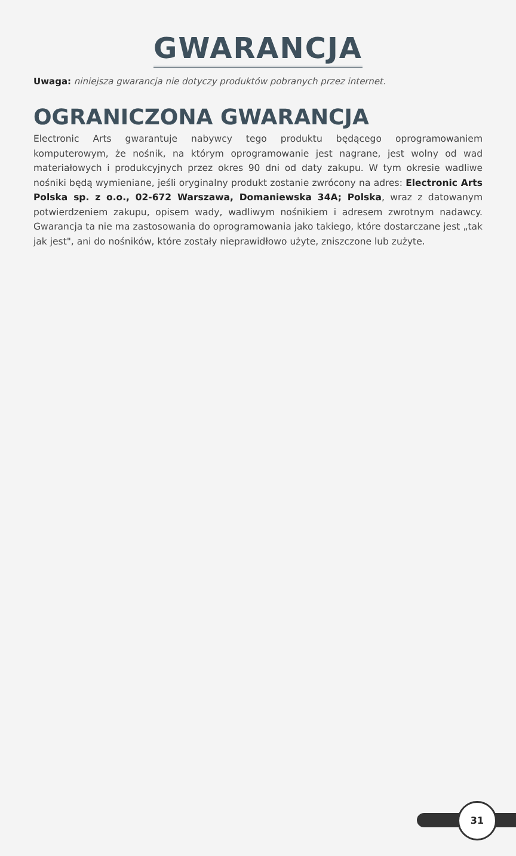GWARANCJA
Uwaga: niniejsza gwarancja nie dotyczy produktów pobranych przez internet.
OGRANICZONA GWARANCJA
Electronic Arts gwarantuje nabywcy tego produktu będącego oprogramowaniem komputerowym, że nośnik, na którym oprogramowanie jest nagrane, jest wolny od wad materiałowych i produkcyjnych przez okres 90 dni od daty zakupu. W tym okresie wadliwe nośniki będą wymieniane, jeśli oryginalny produkt zostanie zwrócony na adres: Electronic Arts Polska sp. z o.o., 02-672 Warszawa, Domaniewska 34A; Polska, wraz z datowanym potwierdzeniem zakupu, opisem wady, wadliwym nośnikiem i adresem zwrotnym nadawcy. Gwarancja ta nie ma zastosowania do oprogramowania jako takiego, które dostarczane jest „tak jak jest", ani do nośników, które zostały nieprawidłowo użyte, zniszczone lub zużyte.
31